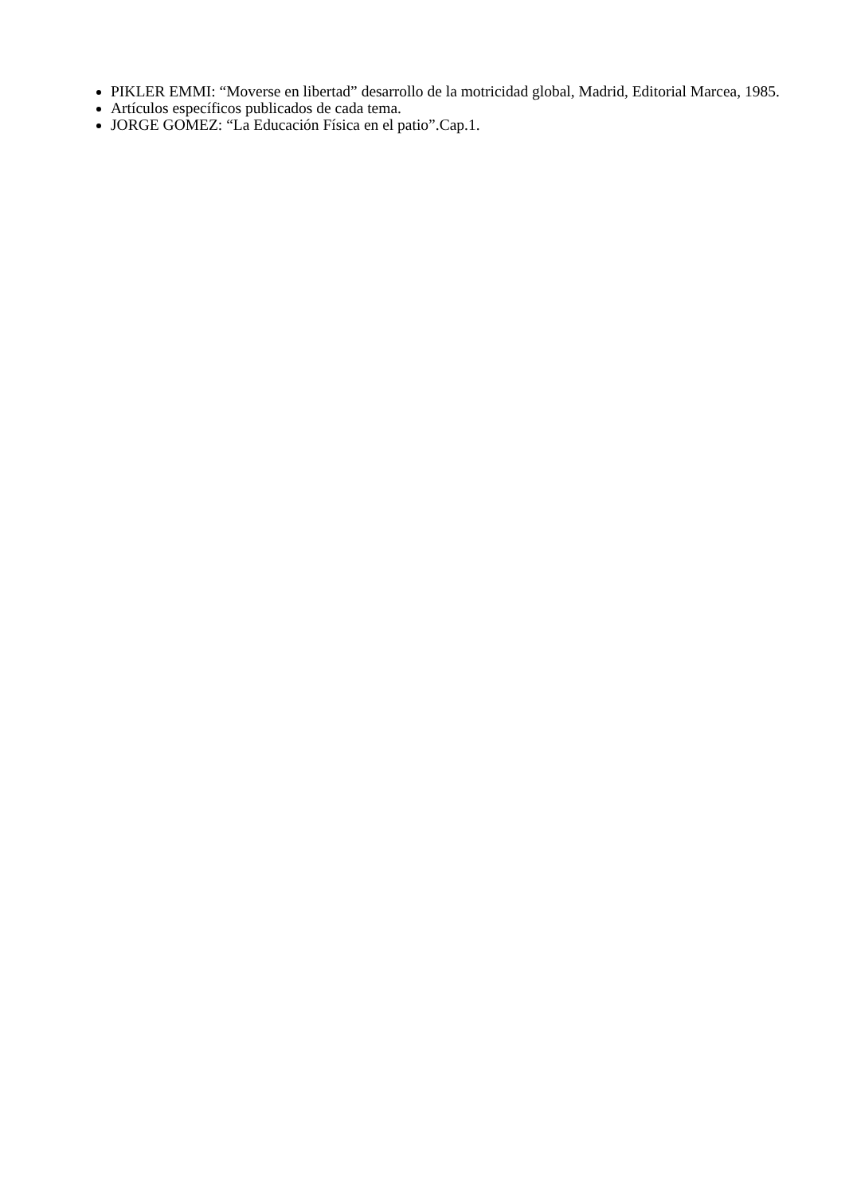PIKLER EMMI: “Moverse en libertad” desarrollo de la motricidad global, Madrid, Editorial Marcea, 1985.
Artículos específicos publicados de cada tema.
JORGE GOMEZ: “La Educación Física en el patio”.Cap.1.